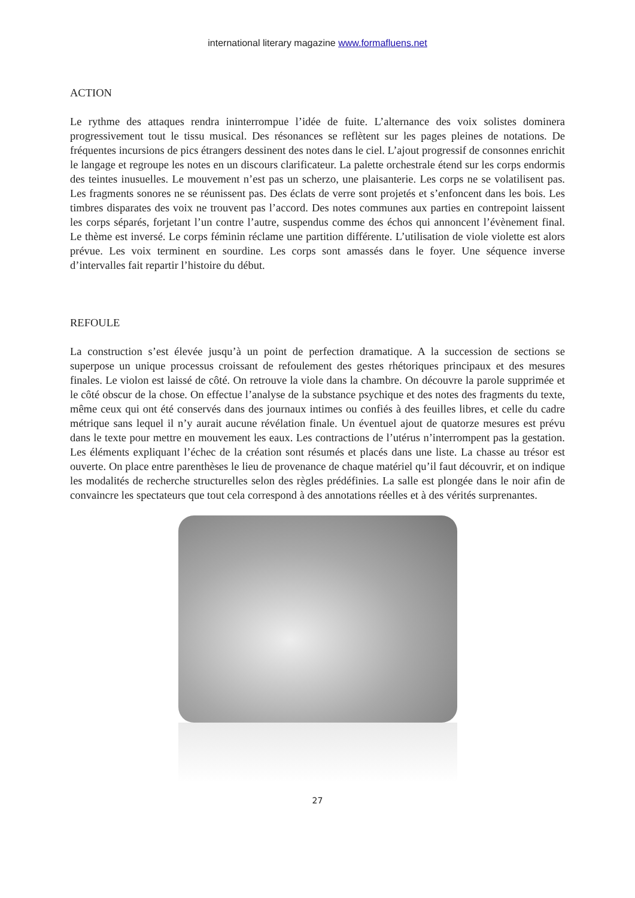international literary magazine www.formafluens.net
ACTION
Le rythme des attaques rendra ininterrompue l’idée de fuite. L’alternance des voix solistes dominera progressivement tout le tissu musical. Des résonances se reflètent sur les pages pleines de notations. De fréquentes incursions de pics étrangers dessinent des notes dans le ciel. L’ajout progressif de consonnes enrichit le langage et regroupe les notes en un discours clarificateur. La palette orchestrale étend sur les corps endormis des teintes inusuelles. Le mouvement n’est pas un scherzo, une plaisanterie. Les corps ne se volatilisent pas. Les fragments sonores ne se réunissent pas. Des éclats de verre sont projetés et s’enfoncent dans les bois. Les timbres disparates des voix ne trouvent pas l’accord. Des notes communes aux parties en contrepoint laissent les corps séparés, forjetant l’un contre l’autre, suspendus comme des échos qui annoncent l’évènement final. Le thème est inversé. Le corps féminin réclame une partition différente. L’utilisation de viole violette est alors prévue. Les voix terminent en sourdine. Les corps sont amassés dans le foyer. Une séquence inverse d’intervalles fait repartir l’histoire du début.
REFOULE
La construction s’est élevée jusqu’à un point de perfection dramatique. A la succession de sections se superpose un unique processus croissant de refoulement des gestes rhétoriques principaux et des mesures finales. Le violon est laissé de côté. On retrouve la viole dans la chambre. On découvre la parole supprimée et le côté obscur de la chose. On effectue l’analyse de la substance psychique et des notes des fragments du texte, même ceux qui ont été conservés dans des journaux intimes ou confiés à des feuilles libres, et celle du cadre métrique sans lequel il n’y aurait aucune révélation finale. Un éventuel ajout de quatorze mesures est prévu dans le texte pour mettre en mouvement les eaux. Les contractions de l’utérus n’interrompent pas la gestation. Les éléments expliquant l’échec de la création sont résumés et placés dans une liste. La chasse au trésor est ouverte. On place entre parenthèses le lieu de provenance de chaque matériel qu’il faut découvrir, et on indique les modalités de recherche structurelles selon des règles prédéfinies. La salle est plongée dans le noir afin de convaincre les spectateurs que tout cela correspond à des annotations réelles et à des vérités surprenantes.
27